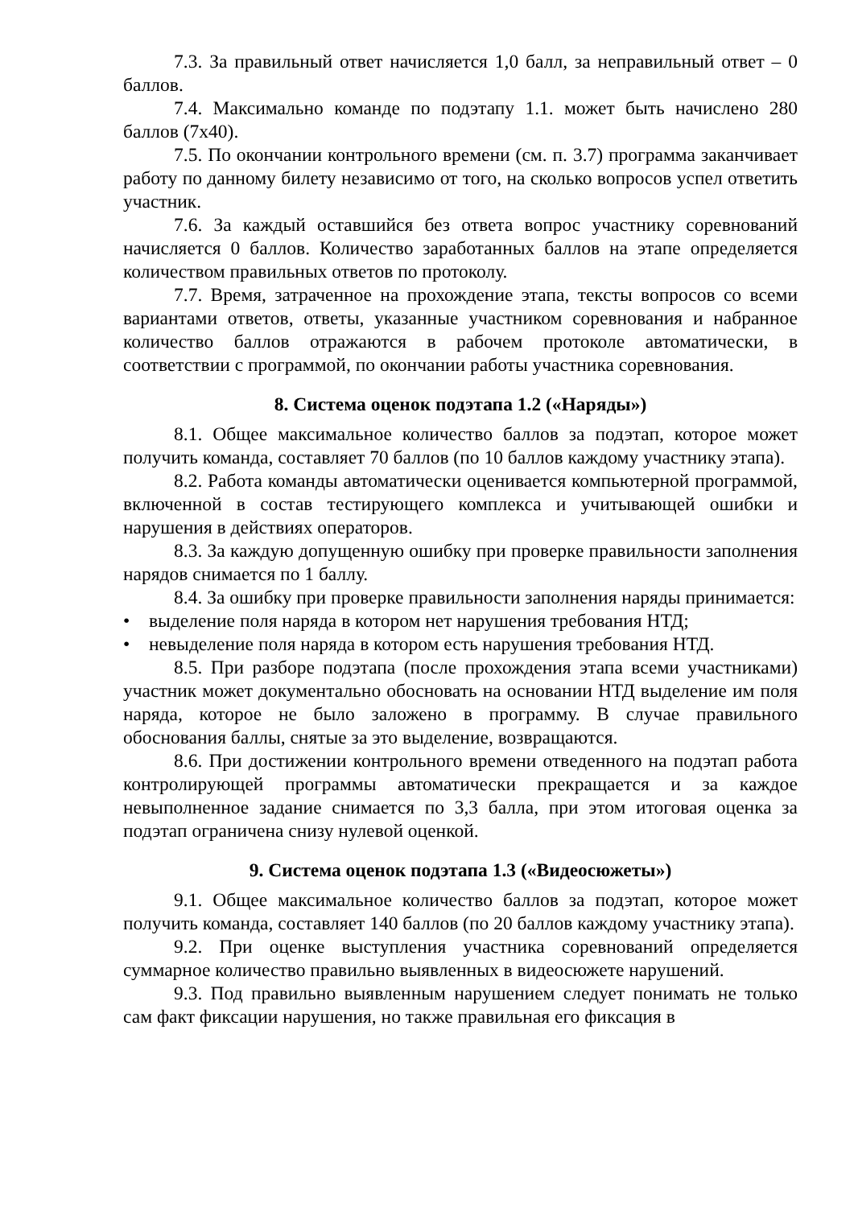7.3. За правильный ответ начисляется 1,0 балл, за неправильный ответ – 0 баллов.
7.4. Максимально команде по подэтапу 1.1. может быть начислено 280 баллов (7х40).
7.5. По окончании контрольного времени (см. п. 3.7) программа заканчивает работу по данному билету независимо от того, на сколько вопросов успел ответить участник.
7.6. За каждый оставшийся без ответа вопрос участнику соревнований начисляется 0 баллов. Количество заработанных баллов на этапе определяется количеством правильных ответов по протоколу.
7.7. Время, затраченное на прохождение этапа, тексты вопросов со всеми вариантами ответов, ответы, указанные участником соревнования и набранное количество баллов отражаются в рабочем протоколе автоматически, в соответствии с программой, по окончании работы участника соревнования.
8. Система оценок подэтапа 1.2 («Наряды»)
8.1. Общее максимальное количество баллов за подэтап, которое может получить команда, составляет 70 баллов (по 10 баллов каждому участнику этапа).
8.2. Работа команды автоматически оценивается компьютерной программой, включенной в состав тестирующего комплекса и учитывающей ошибки и нарушения в действиях операторов.
8.3. За каждую допущенную ошибку при проверке правильности заполнения нарядов снимается по 1 баллу.
8.4. За ошибку при проверке правильности заполнения наряды принимается:
• выделение поля наряда в котором нет нарушения требования НТД;
• невыделение поля наряда в котором есть нарушения требования НТД.
8.5. При разборе подэтапа (после прохождения этапа всеми участниками) участник может документально обосновать на основании НТД выделение им поля наряда, которое не было заложено в программу. В случае правильного обоснования баллы, снятые за это выделение, возвращаются.
8.6. При достижении контрольного времени отведенного на подэтап работа контролирующей программы автоматически прекращается и за каждое невыполненное задание снимается по 3,3 балла, при этом итоговая оценка за подэтап ограничена снизу нулевой оценкой.
9. Система оценок подэтапа 1.3 («Видеосюжеты»)
9.1. Общее максимальное количество баллов за подэтап, которое может получить команда, составляет 140 баллов (по 20 баллов каждому участнику этапа).
9.2. При оценке выступления участника соревнований определяется суммарное количество правильно выявленных в видеосюжете нарушений.
9.3. Под правильно выявленным нарушением следует понимать не только сам факт фиксации нарушения, но также правильная его фиксация в